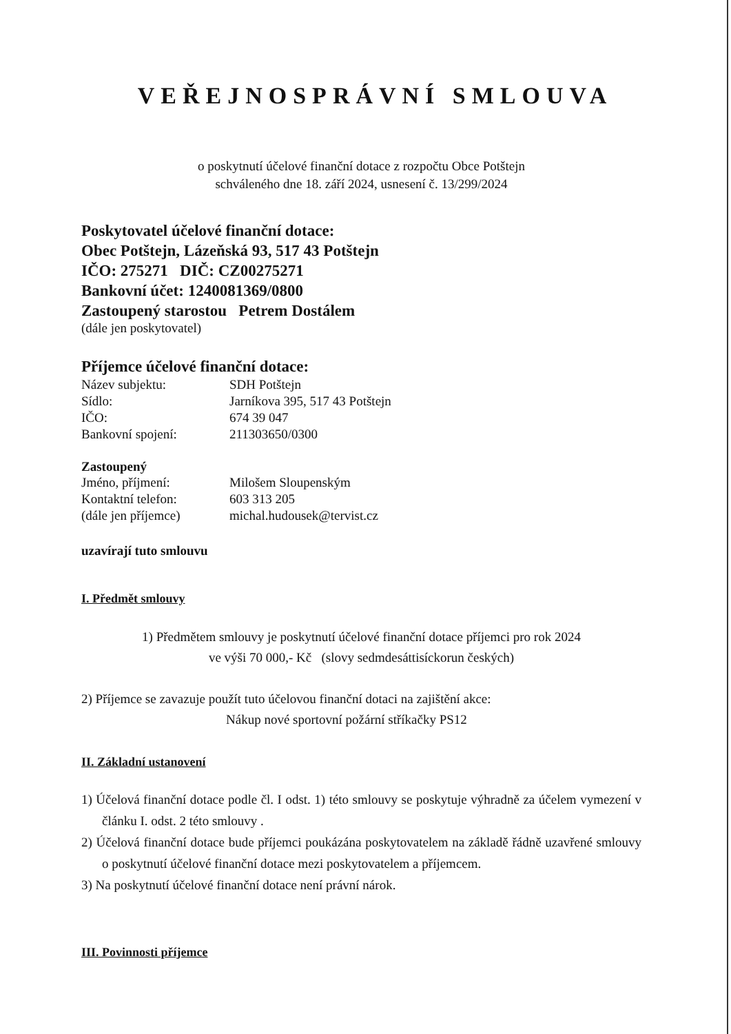VEŘEJNOSPRÁVNÍ SMLOUVA
o poskytnutí účelové finanční dotace z rozpočtu Obce Potštejn
schváleného dne 18. září 2024, usnesení č. 13/299/2024
Poskytovatel účelové finanční dotace:
Obec Potštejn, Lázeňská 93, 517 43 Potštejn
IČO: 275271 DIČ: CZ00275271
Bankovní účet: 1240081369/0800
Zastoupený starostou Petrem Dostálem
(dále jen poskytovatel)
Příjemce účelové finanční dotace:
Název subjektu: SDH Potštejn
Sídlo: Jarníkova 395, 517 43 Potštejn
IČO: 674 39 047
Bankovní spojení: 211303650/0300
Zastoupený
Jméno, příjmení: Milošem Sloupenským
Kontaktní telefon: 603 313 205
(dále jen příjemce) michal.hudousek@tervist.cz
uzavírají tuto smlouvu
I. Předmět smlouvy
1) Předmětem smlouvy je poskytnutí účelové finanční dotace příjemci pro rok 2024
ve výši 70 000,- Kč (slovy sedmdesáttisíckorun českých)
2) Příjemce se zavazuje použít tuto účelovou finanční dotaci na zajištění akce:
Nákup nové sportovní požární stříkačky PS12
II. Základní ustanovení
1) Účelová finanční dotace podle čl. I odst. 1) této smlouvy se poskytuje výhradně za účelem vymezení v článku I. odst. 2 této smlouvy .
2) Účelová finanční dotace bude příjemci poukázána poskytovatelem na základě řádně uzavřené smlouvy o poskytnutí účelové finanční dotace mezi poskytovatelem a příjemcem.
3) Na poskytnutí účelové finanční dotace není právní nárok.
III. Povinnosti příjemce